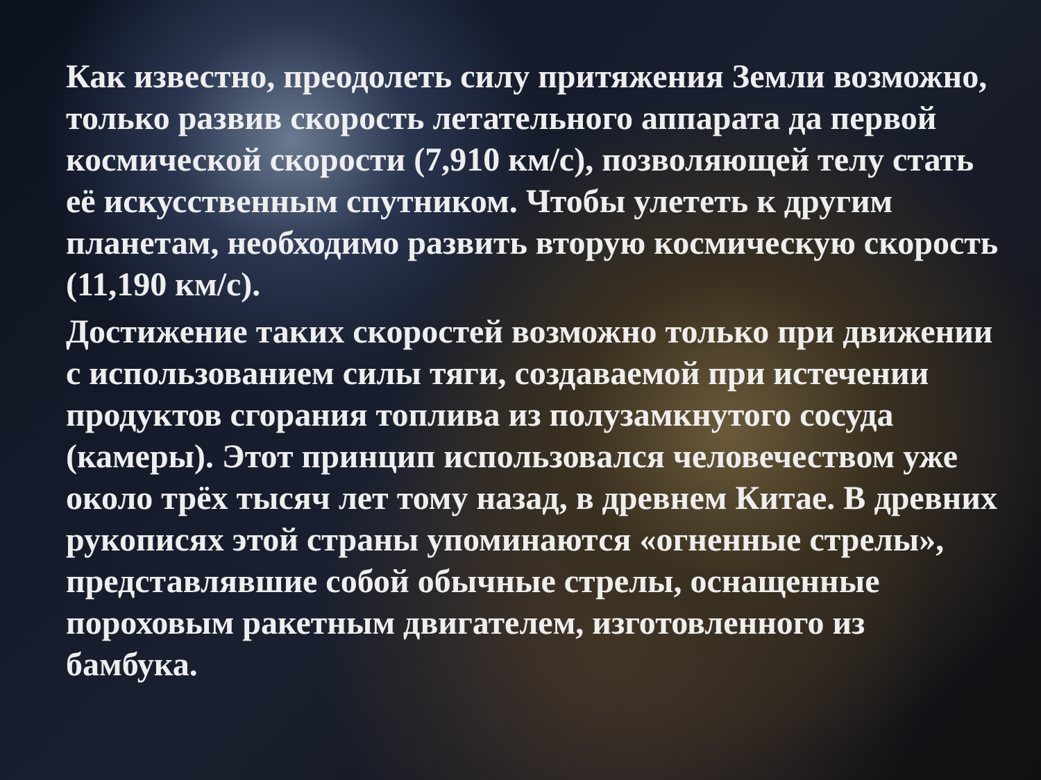Как известно, преодолеть силу притяжения Земли возможно, только развив скорость летательного аппарата да первой космической скорости (7,910 км/с), позволяющей телу стать её искусственным спутником. Чтобы улететь к другим планетам, необходимо развить вторую космическую скорость (11,190 км/с).
Достижение таких скоростей возможно только при движении с использованием силы тяги, создаваемой при истечении продуктов сгорания топлива из полузамкнутого сосуда (камеры). Этот принцип использовался человечеством уже около трёх тысяч лет тому назад, в древнем Китае. В древних рукописях этой страны упоминаются «огненные стрелы», представлявшие собой обычные стрелы, оснащенные пороховым ракетным двигателем, изготовленного из бамбука.